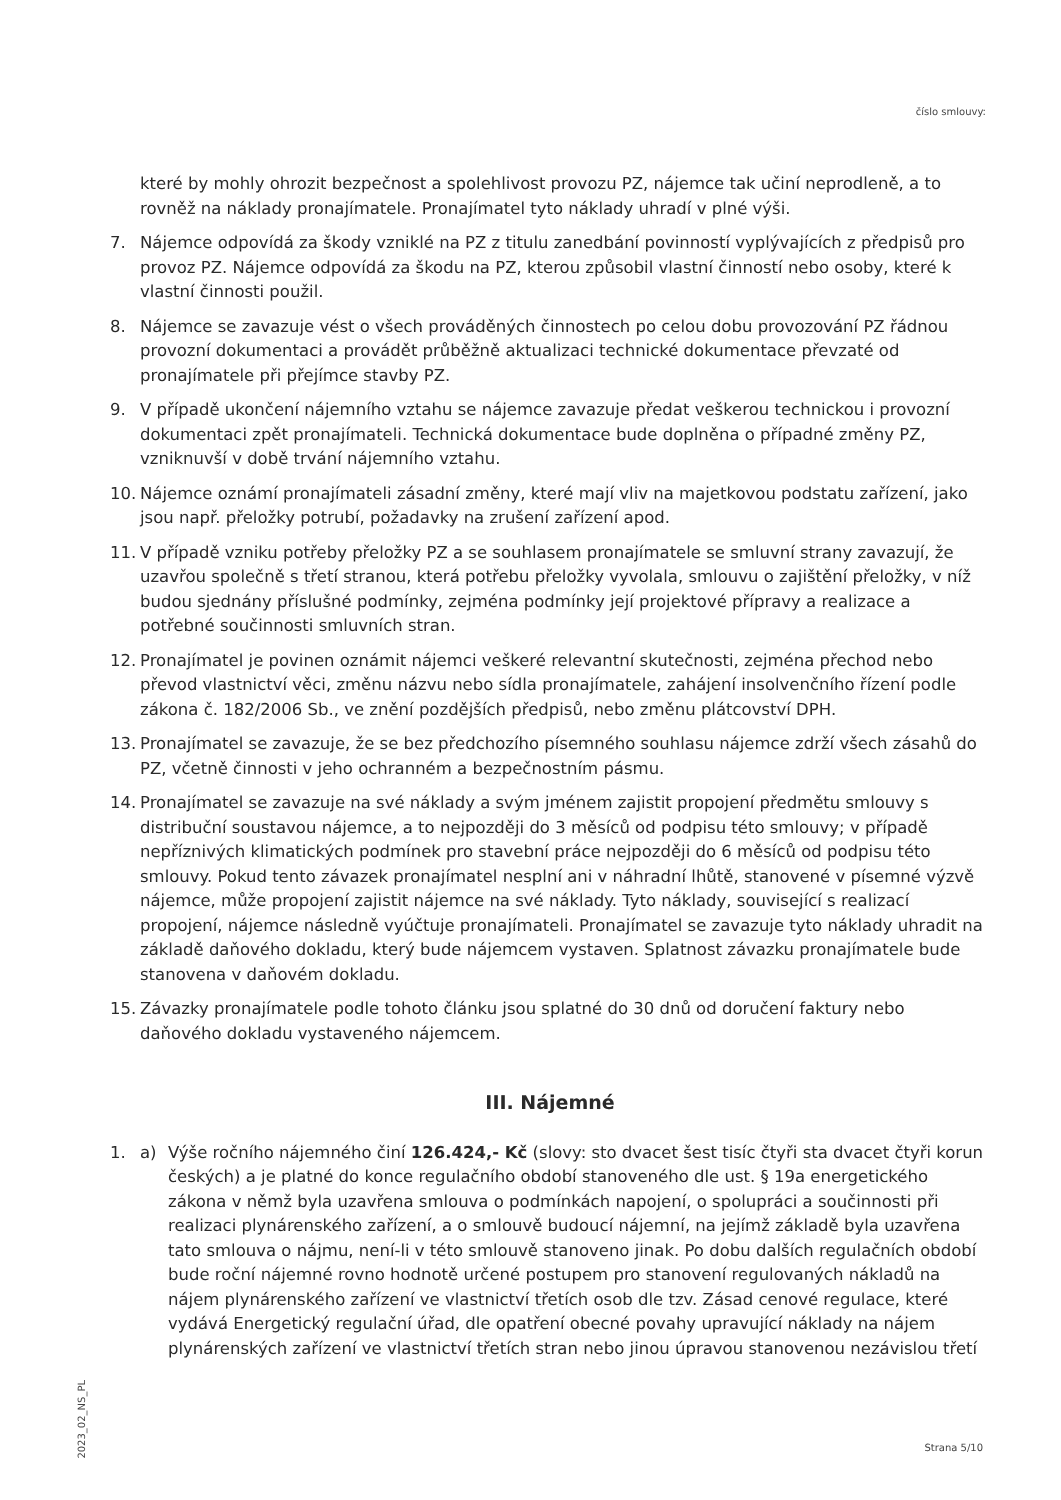číslo smlouvy:
které by mohly ohrozit bezpečnost a spolehlivost provozu PZ, nájemce tak učiní neprodleně, a to rovněž na náklady pronajímatele. Pronajímatel tyto náklady uhradí v plné výši.
7. Nájemce odpovídá za škody vzniklé na PZ z titulu zanedbání povinností vyplývajících z předpisů pro provoz PZ. Nájemce odpovídá za škodu na PZ, kterou způsobil vlastní činností nebo osoby, které k vlastní činnosti použil.
8. Nájemce se zavazuje vést o všech prováděných činnostech po celou dobu provozování PZ řádnou provozní dokumentaci a provádět průběžně aktualizaci technické dokumentace převzaté od pronajímatele při přejímce stavby PZ.
9. V případě ukončení nájemního vztahu se nájemce zavazuje předat veškerou technickou i provozní dokumentaci zpět pronajímateli. Technická dokumentace bude doplněna o případné změny PZ, vzniknuvší v době trvání nájemního vztahu.
10. Nájemce oznámí pronajímateli zásadní změny, které mají vliv na majetkovou podstatu zařízení, jako jsou např. přeložky potrubí, požadavky na zrušení zařízení apod.
11. V případě vzniku potřeby přeložky PZ a se souhlasem pronajímatele se smluvní strany zavazují, že uzavřou společně s třetí stranou, která potřebu přeložky vyvolala, smlouvu o zajištění přeložky, v níž budou sjednány příslušné podmínky, zejména podmínky její projektové přípravy a realizace a potřebné součinnosti smluvních stran.
12. Pronajímatel je povinen oznámit nájemci veškeré relevantní skutečnosti, zejména přechod nebo převod vlastnictví věci, změnu názvu nebo sídla pronajímatele, zahájení insolvenčního řízení podle zákona č. 182/2006 Sb., ve znění pozdějších předpisů, nebo změnu plátcovství DPH.
13. Pronajímatel se zavazuje, že se bez předchozího písemného souhlasu nájemce zdrží všech zásahů do PZ, včetně činnosti v jeho ochranném a bezpečnostním pásmu.
14. Pronajímatel se zavazuje na své náklady a svým jménem zajistit propojení předmětu smlouvy s distribuční soustavou nájemce, a to nejpozději do 3 měsíců od podpisu této smlouvy; v případě nepříznivých klimatických podmínek pro stavební práce nejpozději do 6 měsíců od podpisu této smlouvy. Pokud tento závazek pronajímatel nesplní ani v náhradní lhůtě, stanovené v písemné výzvě nájemce, může propojení zajistit nájemce na své náklady. Tyto náklady, související s realizací propojení, nájemce následně vyúčtuje pronajímateli. Pronajímatel se zavazuje tyto náklady uhradit na základě daňového dokladu, který bude nájemcem vystaven. Splatnost závazku pronajímatele bude stanovena v daňovém dokladu.
15. Závazky pronajímatele podle tohoto článku jsou splatné do 30 dnů od doručení faktury nebo daňového dokladu vystaveného nájemcem.
III. Nájemné
1. a) Výše ročního nájemného činí 126.424,- Kč (slovy: sto dvacet šest tisíc čtyři sta dvacet čtyři korun českých) a je platné do konce regulačního období stanoveného dle ust. § 19a energetického zákona v němž byla uzavřena smlouva o podmínkách napojení, o spolupráci a součinnosti při realizaci plynárenského zařízení, a o smlouvě budoucí nájemní, na jejímž základě byla uzavřena tato smlouva o nájmu, není-li v této smlouvě stanoveno jinak. Po dobu dalších regulačních období bude roční nájemné rovno hodnotě určené postupem pro stanovení regulovaných nákladů na nájem plynárenského zařízení ve vlastnictví třetích osob dle tzv. Zásad cenové regulace, které vydává Energetický regulační úřad, dle opatření obecné povahy upravující náklady na nájem plynárenských zařízení ve vlastnictví třetích stran nebo jinou úpravou stanovenou nezávislou třetí
2023_02_NS_PL
Strana 5/10